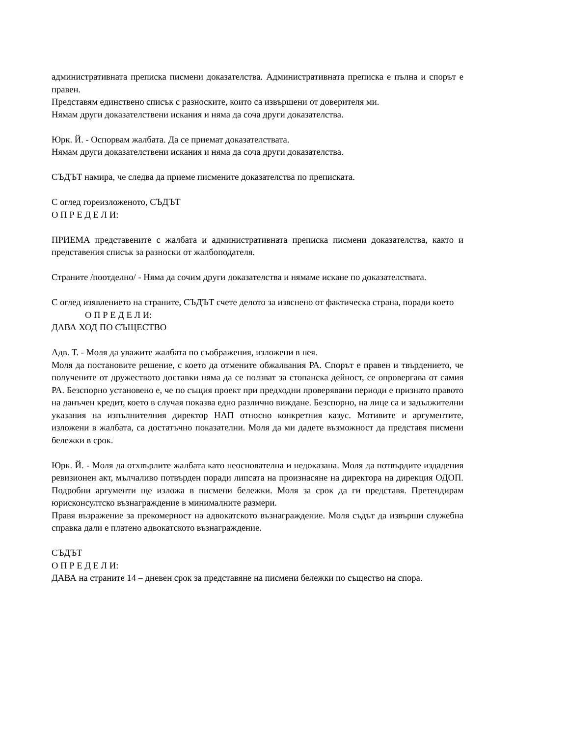административната преписка писмени доказателства. Административната преписка е пълна и спорът е правен.
Представям единствено списък с разноските, които са извършени от доверителя ми.
Нямам други доказателствени искания и няма да соча други доказателства.
Юрк. Й. - Оспорвам жалбата. Да се приемат доказателствата.
Нямам други доказателствени искания и няма да соча други доказателства.
СЪДЪТ намира, че следва да приеме писмените доказателства по преписката.
С оглед гореизложеното, СЪДЪТ
О П Р Е Д Е Л И:
ПРИЕМА представените с жалбата и административната преписка писмени доказателства, както и представения списък за разноски от жалбоподателя.
Страните /поотделно/ - Няма да сочим други доказателства и нямаме искане по доказателствата.
С оглед изявлението на страните, СЪДЪТ счете делото за изяснено от фактическа страна, поради което
О П Р Е Д Е Л И:
ДАВА ХОД ПО СЪЩЕСТВО
Адв. Т. - Моля да уважите жалбата по съображения, изложени в нея.
Моля да постановите решение, с което да отмените обжалвания РА. Спорът е правен и твърдението, че получените от дружеството доставки няма да се ползват за стопанска дейност, се опровергава от самия РА. Безспорно установено е, че по същия проект при предходни проверявани периоди е признато правото на данъчен кредит, което в случая показва едно различно виждане. Безспорно, на лице са и задължителни указания на изпълнителния директор НАП относно конкретния казус. Мотивите и аргументите, изложени в жалбата, са достатъчно показателни. Моля да ми дадете възможност да представя писмени бележки в срок.
Юрк. Й. - Моля да отхвърлите жалбата като неоснователна и недоказана. Моля да потвърдите издадения ревизионен акт, мълчаливо потвърден поради липсата на произнасяне на директора на дирекция ОДОП. Подробни аргументи ще изложа в писмени бележки. Моля за срок да ги представя. Претендирам юрисконсултско възнаграждение в минималните размери.
Правя възражение за прекомерност на адвокатското възнаграждение. Моля съдът да извърши служебна справка дали е платено адвокатското възнаграждение.
СЪДЪТ
О П Р Е Д Е Л И:
ДАВА на страните 14 – дневен срок за представяне на писмени бележки по същество на спора.